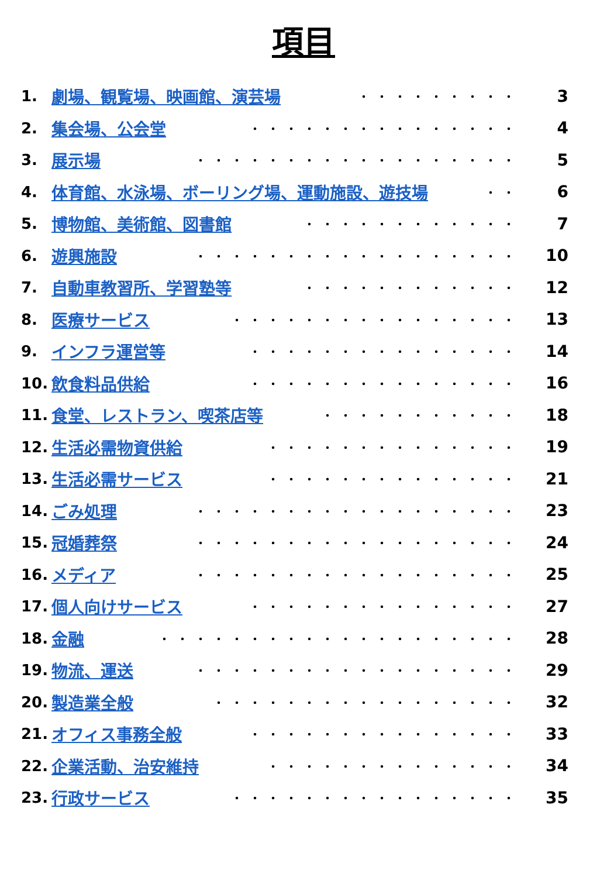項目
1. 劇場、観覧場、映画館、演芸場 ・・・・・・・・・ 3
2. 集会場、公会堂 ・・・・・・・・・・・・・・・ 4
3. 展示場 ・・・・・・・・・・・・・・・・・・ 5
4. 体育館、水泳場、ボーリング場、運動施設、遊技場 ・・ 6
5. 博物館、美術館、図書館 ・・・・・・・・・・・・ 7
6. 遊興施設 ・・・・・・・・・・・・・・・・・・ 10
7. 自動車教習所、学習塾等 ・・・・・・・・・・・・ 12
8. 医療サービス ・・・・・・・・・・・・・・・・ 13
9. インフラ運営等 ・・・・・・・・・・・・・・・ 14
10. 飲食料品供給 ・・・・・・・・・・・・・・・ 16
11. 食堂、レストラン、喫茶店等 ・・・・・・・・・・・ 18
12. 生活必需物資供給 ・・・・・・・・・・・・・・ 19
13. 生活必需サービス ・・・・・・・・・・・・・・ 21
14. ごみ処理 ・・・・・・・・・・・・・・・・・・ 23
15. 冠婚葬祭 ・・・・・・・・・・・・・・・・・・ 24
16. メディア ・・・・・・・・・・・・・・・・・・ 25
17. 個人向けサービス ・・・・・・・・・・・・・・・ 27
18. 金融 ・・・・・・・・・・・・・・・・・・・・ 28
19. 物流、運送 ・・・・・・・・・・・・・・・・・・ 29
20. 製造業全般 ・・・・・・・・・・・・・・・・・ 32
21. オフィス事務全般 ・・・・・・・・・・・・・・・ 33
22. 企業活動、治安維持 ・・・・・・・・・・・・・・ 34
23. 行政サービス ・・・・・・・・・・・・・・・・ 35